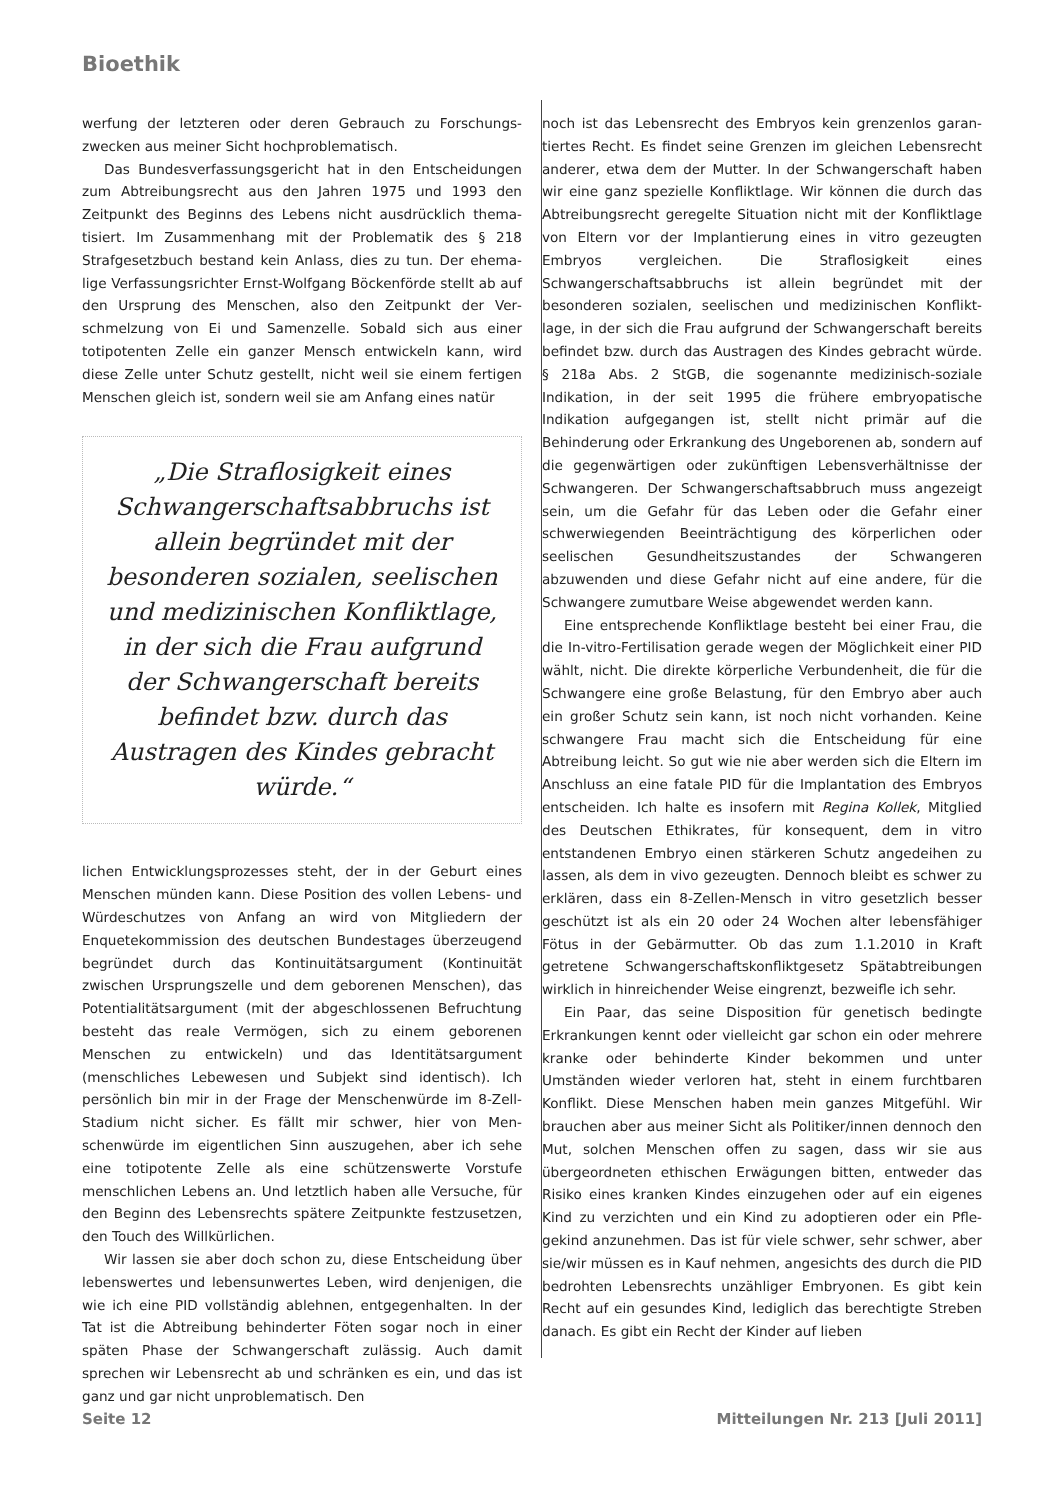Bioethik
werfung der letzteren oder deren Gebrauch zu Forschungs­zwecken aus meiner Sicht hochproblematisch.
Das Bundesverfassungsgericht hat in den Entscheidungen zum Abtreibungsrecht aus den Jahren 1975 und 1993 den Zeitpunkt des Beginns des Lebens nicht ausdrücklich thema­tisiert. Im Zusammenhang mit der Problematik des § 218 Strafgesetzbuch bestand kein Anlass, dies zu tun. Der ehema­lige Verfassungsrichter Ernst-Wolfgang Böckenförde stellt ab auf den Ursprung des Menschen, also den Zeitpunkt der Ver­schmelzung von Ei und Samenzelle. Sobald sich aus einer totipotenten Zelle ein ganzer Mensch entwickeln kann, wird diese Zelle unter Schutz gestellt, nicht weil sie einem fertigen Menschen gleich ist, sondern weil sie am Anfang eines natür­
„Die Straflosigkeit eines Schwangerschaftsabbruchs ist allein begründet mit der besonderen sozialen, seelischen und medizinischen Konfliktlage, in der sich die Frau aufgrund der Schwangerschaft bereits befindet bzw. durch das Austragen des Kindes gebracht würde.“
lichen Entwicklungsprozesses steht, der in der Geburt eines Menschen münden kann. Diese Position des vollen Lebens- und Würdeschutzes von Anfang an wird von Mitgliedern der Enquetekommission des deutschen Bundestages überzeu­gend begründet durch das Kontinuitätsargument (Kontinui­tät zwischen Ursprungszelle und dem geborenen Menschen), das Potentialitätsargument (mit der abgeschlossenen Befruchtung besteht das reale Vermögen, sich zu einem geborenen Menschen zu entwickeln) und das Identitätsargu­ment (menschliches Lebewesen und Subjekt sind identisch). Ich persönlich bin mir in der Frage der Menschenwürde im 8-Zell-Stadium nicht sicher. Es fällt mir schwer, hier von Men­schenwürde im eigentlichen Sinn auszugehen, aber ich sehe eine totipotente Zelle als eine schützenswerte Vorstufe menschlichen Lebens an. Und letztlich haben alle Versuche, für den Beginn des Lebensrechts spätere Zeitpunkte festzu­setzen, den Touch des Willkürlichen.
Wir lassen sie aber doch schon zu, diese Entscheidung über lebenswertes und lebensunwertes Leben, wird denjeni­gen, die wie ich eine PID vollständig ablehnen, entgegenhal­ten. In der Tat ist die Abtreibung behinderter Föten sogar noch in einer späten Phase der Schwangerschaft zulässig. Auch damit sprechen wir Lebensrecht ab und schränken es ein, und das ist ganz und gar nicht unproblematisch. Den­
noch ist das Lebensrecht des Embryos kein grenzenlos garan­tiertes Recht. Es findet seine Grenzen im gleichen Lebens­recht anderer, etwa dem der Mutter. In der Schwangerschaft haben wir eine ganz spezielle Konfliktlage. Wir können die durch das Abtreibungsrecht geregelte Situation nicht mit der Konfliktlage von Eltern vor der Implantierung eines in vitro gezeugten Embryos vergleichen. Die Straflosigkeit eines Schwangerschaftsabbruchs ist allein begründet mit der besonderen sozialen, seelischen und medizinischen Konflikt­lage, in der sich die Frau aufgrund der Schwangerschaft bereits befindet bzw. durch das Austragen des Kindes gebracht würde. § 218a Abs. 2 StGB, die sogenannte medizi­nisch-soziale Indikation, in der seit 1995 die frühere embry­opatische Indikation aufgegangen ist, stellt nicht primär auf die Behinderung oder Erkrankung des Ungeborenen ab, son­dern auf die gegenwärtigen oder zukünftigen Lebensverhält­nisse der Schwangeren. Der Schwangerschaftsabbruch muss angezeigt sein, um die Gefahr für das Leben oder die Gefahr einer schwerwiegenden Beeinträchtigung des körperlichen oder seelischen Gesundheitszustandes der Schwangeren abzuwenden und diese Gefahr nicht auf eine andere, für die Schwangere zumutbare Weise abgewendet werden kann.
Eine entsprechende Konfliktlage besteht bei einer Frau, die die In-vitro-Fertilisation gerade wegen der Möglichkeit einer PID wählt, nicht. Die direkte körperliche Verbundenheit, die für die Schwangere eine große Belastung, für den Embryo aber auch ein großer Schutz sein kann, ist noch nicht vor­handen. Keine schwangere Frau macht sich die Entscheidung für eine Abtreibung leicht. So gut wie nie aber werden sich die Eltern im Anschluss an eine fatale PID für die Implantati­on des Embryos entscheiden. Ich halte es insofern mit Regina Kollek, Mitglied des Deutschen Ethikrates, für konsequent, dem in vitro entstandenen Embryo einen stärkeren Schutz angedeihen zu lassen, als dem in vivo gezeugten. Dennoch bleibt es schwer zu erklären, dass ein 8-Zellen-Mensch in vitro gesetzlich besser geschützt ist als ein 20 oder 24 Wochen alter lebensfähiger Fötus in der Gebärmutter. Ob das zum 1.1.2010 in Kraft getretene Schwangerschaftskonflikt­gesetz Spätabtreibungen wirklich in hinreichender Weise eingrenzt, bezweifle ich sehr.
Ein Paar, das seine Disposition für genetisch bedingte Erkrankungen kennt oder vielleicht gar schon ein oder meh­rere kranke oder behinderte Kinder bekommen und unter Umständen wieder verloren hat, steht in einem furchtbaren Konflikt. Diese Menschen haben mein ganzes Mitgefühl. Wir brauchen aber aus meiner Sicht als Politiker/innen dennoch den Mut, solchen Menschen offen zu sagen, dass wir sie aus übergeordneten ethischen Erwägungen bitten, entweder das Risiko eines kranken Kindes einzugehen oder auf ein eigenes Kind zu verzichten und ein Kind zu adoptieren oder ein Pfle­gekind anzunehmen. Das ist für viele schwer, sehr schwer, aber sie/wir müssen es in Kauf nehmen, angesichts des durch die PID bedrohten Lebensrechts unzähliger Embryonen. Es gibt kein Recht auf ein gesundes Kind, lediglich das berech­tigte Streben danach. Es gibt ein Recht der Kinder auf lieben­
Seite 12
Mitteilungen Nr. 213 [Juli 2011]